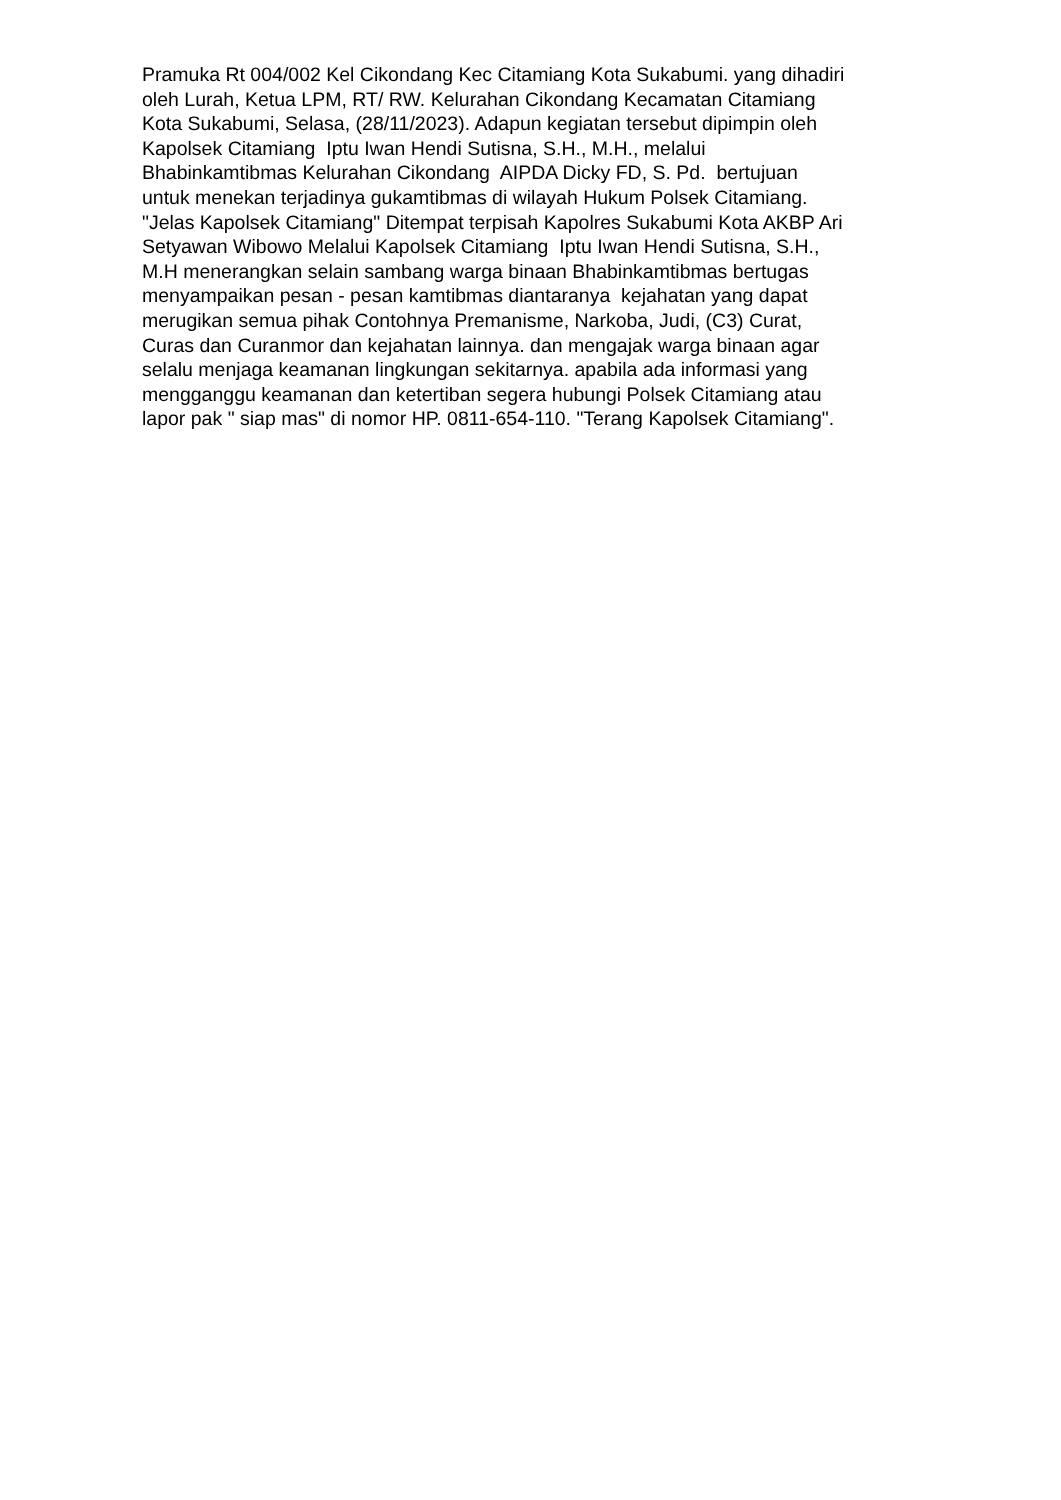Pramuka Rt 004/002 Kel Cikondang Kec Citamiang Kota Sukabumi. yang dihadiri
oleh Lurah, Ketua LPM, RT/ RW. Kelurahan Cikondang Kecamatan Citamiang
Kota Sukabumi, Selasa, (28/11/2023). Adapun kegiatan tersebut dipimpin oleh
Kapolsek Citamiang Iptu Iwan Hendi Sutisna, S.H., M.H., melalui
Bhabinkamtibmas Kelurahan Cikondang AIPDA Dicky FD, S. Pd. bertujuan
untuk menekan terjadinya gukamtibmas di wilayah Hukum Polsek Citamiang.
"Jelas Kapolsek Citamiang" Ditempat terpisah Kapolres Sukabumi Kota AKBP Ari
Setyawan Wibowo Melalui Kapolsek Citamiang Iptu Iwan Hendi Sutisna, S.H.,
M.H menerangkan selain sambang warga binaan Bhabinkamtibmas bertugas
menyampaikan pesan - pesan kamtibmas diantaranya kejahatan yang dapat
merugikan semua pihak Contohnya Premanisme, Narkoba, Judi, (C3) Curat,
Curas dan Curanmor dan kejahatan lainnya. dan mengajak warga binaan agar
selalu menjaga keamanan lingkungan sekitarnya. apabila ada informasi yang
mengganggu keamanan dan ketertiban segera hubungi Polsek Citamiang atau
lapor pak " siap mas" di nomor HP. 0811-654-110. "Terang Kapolsek Citamiang".